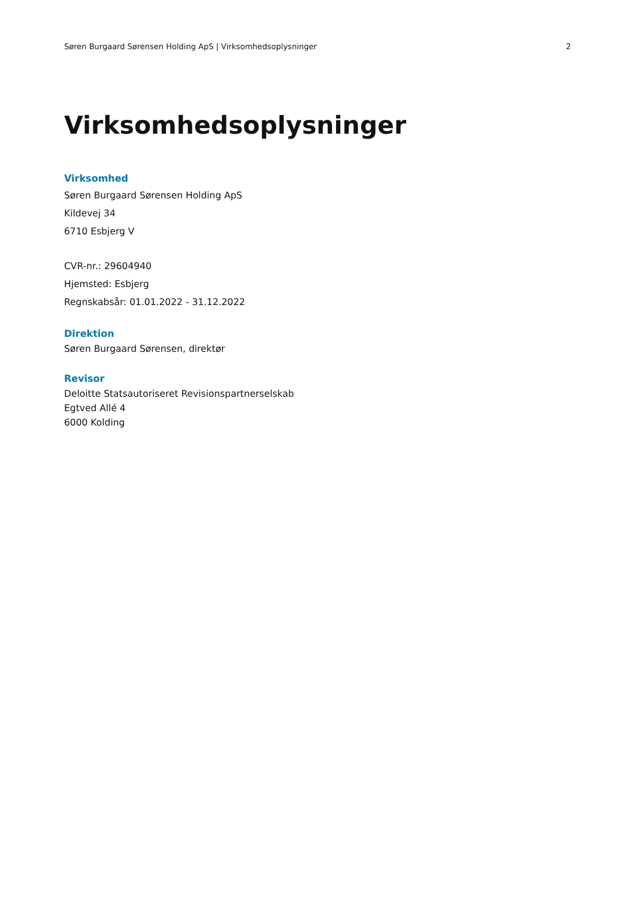Søren Burgaard Sørensen Holding ApS | Virksomhedsoplysninger 2
Virksomhedsoplysninger
Virksomhed
Søren Burgaard Sørensen Holding ApS
Kildevej 34
6710 Esbjerg V
CVR-nr.: 29604940
Hjemsted: Esbjerg
Regnskabsår: 01.01.2022 - 31.12.2022
Direktion
Søren Burgaard Sørensen, direktør
Revisor
Deloitte Statsautoriseret Revisionspartnerselskab
Egtved Allé 4
6000 Kolding